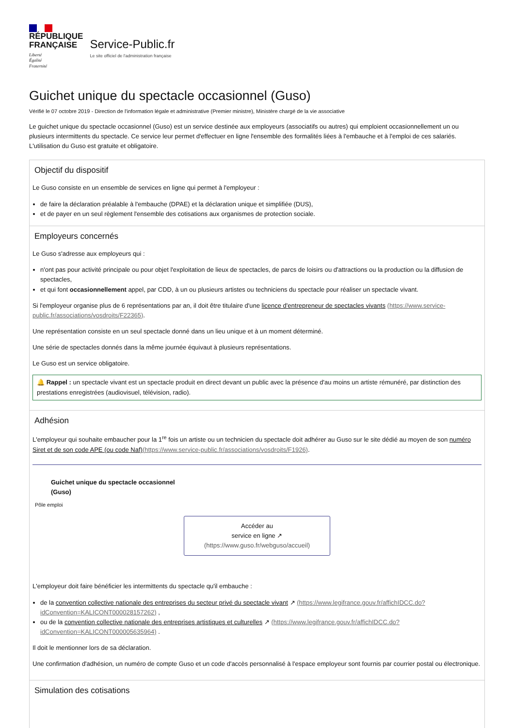RÉPUBLIQUE
FRANÇAISE
Liberté
Égalité
Fraternité
Service-Public.fr
Le site officiel de l'administration française
Guichet unique du spectacle occasionnel (Guso)
Vérifié le 07 octobre 2019 - Direction de l'information légale et administrative (Premier ministre), Ministère chargé de la vie associative
Le guichet unique du spectacle occasionnel (Guso) est un service destinée aux employeurs (associatifs ou autres) qui emploient occasionnellement un ou plusieurs intermittents du spectacle. Ce service leur permet d'effectuer en ligne l'ensemble des formalités liées à l'embauche et à l'emploi de ces salariés. L'utilisation du Guso est gratuite et obligatoire.
Objectif du dispositif
Le Guso consiste en un ensemble de services en ligne qui permet à l'employeur :
de faire la déclaration préalable à l'embauche (DPAE) et la déclaration unique et simplifiée (DUS),
et de payer en un seul règlement l'ensemble des cotisations aux organismes de protection sociale.
Employeurs concernés
Le Guso s'adresse aux employeurs qui :
n'ont pas pour activité principale ou pour objet l'exploitation de lieux de spectacles, de parcs de loisirs ou d'attractions ou la production ou la diffusion de spectacles,
et qui font occasionnellement appel, par CDD, à un ou plusieurs artistes ou techniciens du spectacle pour réaliser un spectacle vivant.
Si l'employeur organise plus de 6 représentations par an, il doit être titulaire d'une licence d'entrepreneur de spectacles vivants (https://www.service-public.fr/associations/vosdroits/F22365).
Une représentation consiste en un seul spectacle donné dans un lieu unique et à un moment déterminé.
Une série de spectacles donnés dans la même journée équivaut à plusieurs représentations.
Le Guso est un service obligatoire.
🔔 Rappel : un spectacle vivant est un spectacle produit en direct devant un public avec la présence d'au moins un artiste rémunéré, par distinction des prestations enregistrées (audiovisuel, télévision, radio).
Adhésion
L'employeur qui souhaite embaucher pour la 1<sup>re</sup> fois un artiste ou un technicien du spectacle doit adhérer au Guso sur le site dédié au moyen de son numéro Siret et de son code APE (ou code Naf)(https://www.service-public.fr/associations/vosdroits/F1926).
Guichet unique du spectacle occasionnel
(Guso)
Pôle emploi
Accéder au
service en ligne ↗
(https://www.guso.fr/webguso/accueil)
L'employeur doit faire bénéficier les intermittents du spectacle qu'il embauche :
de la convention collective nationale des entreprises du secteur privé du spectacle vivant ↗ (https://www.legifrance.gouv.fr/affichIDCC.do?idConvention=KALICONT000028157262) ,
ou de la convention collective nationale des entreprises artistiques et culturelles ↗ (https://www.legifrance.gouv.fr/affichIDCC.do?idConvention=KALICONT000005635964) .
Il doit le mentionner lors de sa déclaration.
Une confirmation d'adhésion, un numéro de compte Guso et un code d'accès personnalisé à l'espace employeur sont fournis par courrier postal ou électronique.
Simulation des cotisations